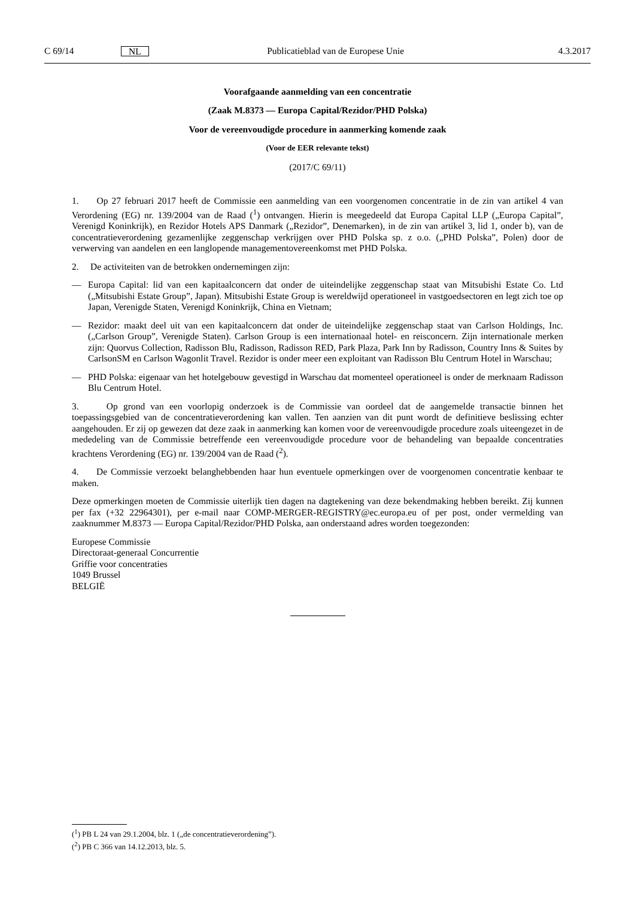C 69/14 NL Publicatieblad van de Europese Unie 4.3.2017
Voorafgaande aanmelding van een concentratie
(Zaak M.8373 — Europa Capital/Rezidor/PHD Polska)
Voor de vereenvoudigde procedure in aanmerking komende zaak
(Voor de EER relevante tekst)
(2017/C 69/11)
1. Op 27 februari 2017 heeft de Commissie een aanmelding van een voorgenomen concentratie in de zin van artikel 4 van Verordening (EG) nr. 139/2004 van de Raad (<sup>1</sup>) ontvangen. Hierin is meegedeeld dat Europa Capital LLP („Europa Capital”, Verenigd Koninkrijk), en Rezidor Hotels APS Danmark („Rezidor”, Denemarken), in de zin van artikel 3, lid 1, onder b), van de concentratieverordening gezamenlijke zeggenschap verkrijgen over PHD Polska sp. z o.o. („PHD Polska”, Polen) door de verwerving van aandelen en een langlopende managementovereenkomst met PHD Polska.
2. De activiteiten van de betrokken ondernemingen zijn:
— Europa Capital: lid van een kapitaalconcern dat onder de uiteindelijke zeggenschap staat van Mitsubishi Estate Co. Ltd („Mitsubishi Estate Group”, Japan). Mitsubishi Estate Group is wereldwijd operationeel in vastgoedsectoren en legt zich toe op Japan, Verenigde Staten, Verenigd Koninkrijk, China en Vietnam;
— Rezidor: maakt deel uit van een kapitaalconcern dat onder de uiteindelijke zeggenschap staat van Carlson Holdings, Inc. („Carlson Group”, Verenigde Staten). Carlson Group is een internationaal hotel- en reisconcern. Zijn internationale merken zijn: Quorvus Collection, Radisson Blu, Radisson, Radisson RED, Park Plaza, Park Inn by Radisson, Country Inns & Suites by CarlsonSM en Carlson Wagonlit Travel. Rezidor is onder meer een exploitant van Radisson Blu Centrum Hotel in Warschau;
— PHD Polska: eigenaar van het hotelgebouw gevestigd in Warschau dat momenteel operationeel is onder de merknaam Radisson Blu Centrum Hotel.
3. Op grond van een voorlopig onderzoek is de Commissie van oordeel dat de aangemelde transactie binnen het toepassingsgebied van de concentratieverordening kan vallen. Ten aanzien van dit punt wordt de definitieve beslissing echter aangehouden. Er zij op gewezen dat deze zaak in aanmerking kan komen voor de vereenvoudigde procedure zoals uiteengezet in de mededeling van de Commissie betreffende een vereenvoudigde procedure voor de behandeling van bepaalde concentraties krachtens Verordening (EG) nr. 139/2004 van de Raad (<sup>2</sup>).
4. De Commissie verzoekt belanghebbenden haar hun eventuele opmerkingen over de voorgenomen concentratie kenbaar te maken.
Deze opmerkingen moeten de Commissie uiterlijk tien dagen na dagtekening van deze bekendmaking hebben bereikt. Zij kunnen per fax (+32 22964301), per e-mail naar COMP-MERGER-REGISTRY@ec.europa.eu of per post, onder vermelding van zaaknummer M.8373 — Europa Capital/Rezidor/PHD Polska, aan onderstaand adres worden toegezonden:
Europese Commissie
Directoraat-generaal Concurrentie
Griffie voor concentraties
1049 Brussel
BELGIË
(<sup>1</sup>) PB L 24 van 29.1.2004, blz. 1 („de concentratieverordening”).
(<sup>2</sup>) PB C 366 van 14.12.2013, blz. 5.